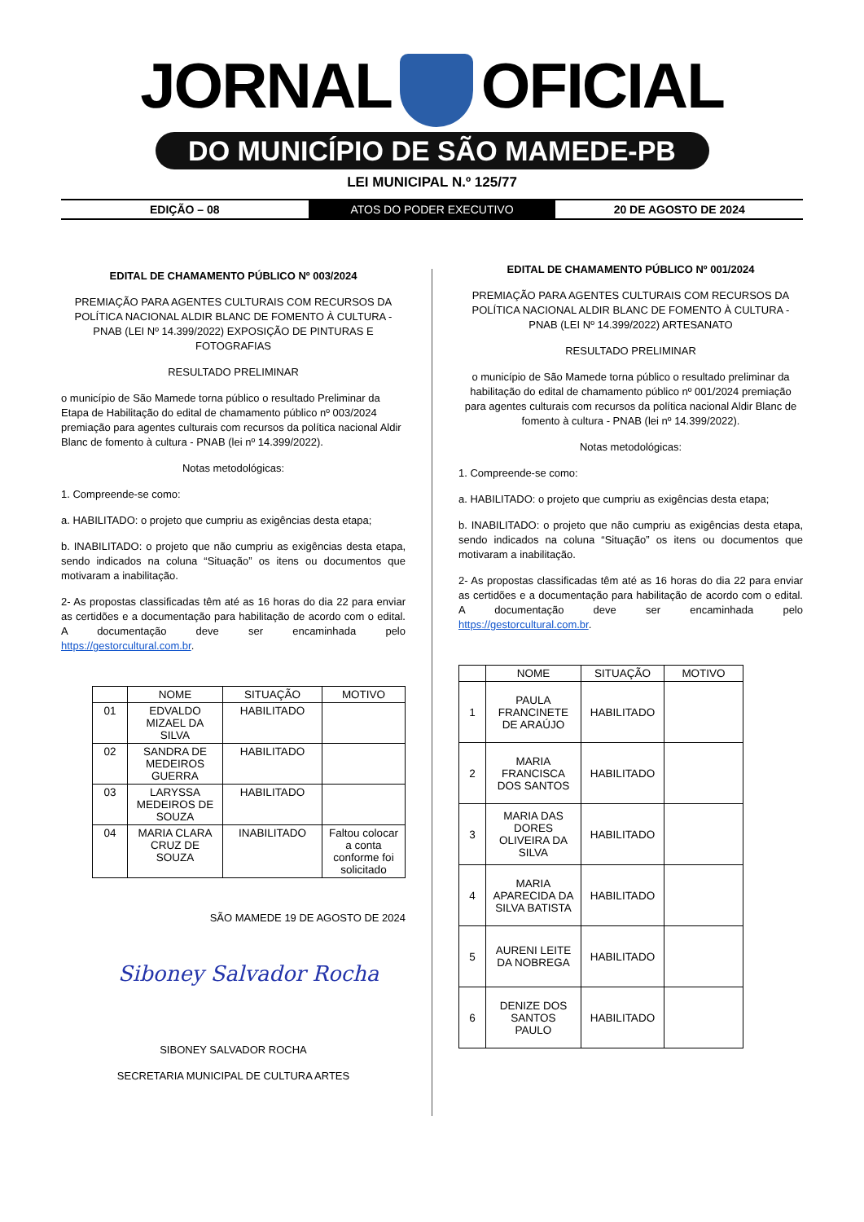JORNAL OFICIAL
DO MUNICÍPIO DE SÃO MAMEDE-PB
LEI MUNICIPAL N.º 125/77
EDIÇÃO – 08 ATOS DO PODER EXECUTIVO 20 DE AGOSTO DE 2024
EDITAL DE CHAMAMENTO PÚBLICO Nº 003/2024
PREMIAÇÃO PARA AGENTES CULTURAIS COM RECURSOS DA POLÍTICA NACIONAL ALDIR BLANC DE FOMENTO À CULTURA - PNAB (LEI Nº 14.399/2022) EXPOSIÇÃO DE PINTURAS E FOTOGRAFIAS
RESULTADO PRELIMINAR
o município de São Mamede torna público o resultado Preliminar da Etapa de Habilitação do edital de chamamento público nº 003/2024 premiação para agentes culturais com recursos da política nacional Aldir Blanc de fomento à cultura - PNAB (lei nº 14.399/2022).
Notas metodológicas:
1. Compreende-se como:
a. HABILITADO: o projeto que cumpriu as exigências desta etapa;
b. INABILITADO: o projeto que não cumpriu as exigências desta etapa, sendo indicados na coluna “Situação” os itens ou documentos que motivaram a inabilitação.
2- As propostas classificadas têm até as 16 horas do dia 22 para enviar as certidões e a documentação para habilitação de acordo com o edital. A documentação deve ser encaminhada pelo https://gestorcultural.com.br.
| | NOME | SITUAÇÃO | MOTIVO |
| --- | --- | --- | --- |
| 01 | EDVALDO MIZAEL DA SILVA | HABILITADO | |
| 02 | SANDRA DE MEDEIROS GUERRA | HABILITADO | |
| 03 | LARYSSA MEDEIROS DE SOUZA | HABILITADO | |
| 04 | MARIA CLARA CRUZ DE SOUZA | INABILITADO | Faltou colocar a conta conforme foi solicitado |
SÃO MAMEDE 19 DE AGOSTO DE 2024
Siboney Salvador Rocha
SIBONEY SALVADOR ROCHA
SECRETARIA MUNICIPAL DE CULTURA ARTES
EDITAL DE CHAMAMENTO PÚBLICO Nº 001/2024
PREMIAÇÃO PARA AGENTES CULTURAIS COM RECURSOS DA POLÍTICA NACIONAL ALDIR BLANC DE FOMENTO À CULTURA - PNAB (LEI Nº 14.399/2022) ARTESANATO
RESULTADO PRELIMINAR
o município de São Mamede torna público o resultado preliminar da habilitação do edital de chamamento público nº 001/2024 premiação para agentes culturais com recursos da política nacional Aldir Blanc de fomento à cultura - PNAB (lei nº 14.399/2022).
Notas metodológicas:
1. Compreende-se como:
a. HABILITADO: o projeto que cumpriu as exigências desta etapa;
b. INABILITADO: o projeto que não cumpriu as exigências desta etapa, sendo indicados na coluna “Situação” os itens ou documentos que motivaram a inabilitação.
2- As propostas classificadas têm até as 16 horas do dia 22 para enviar as certidões e a documentação para habilitação de acordo com o edital. A documentação deve ser encaminhada pelo https://gestorcultural.com.br.
| | NOME | SITUAÇÃO | MOTIVO |
| --- | --- | --- | --- |
| 1 | PAULA FRANCINETE DE ARAÚJO | HABILITADO | |
| 2 | MARIA FRANCISCA DOS SANTOS | HABILITADO | |
| 3 | MARIA DAS DORES OLIVEIRA DA SILVA | HABILITADO | |
| 4 | MARIA APARECIDA DA SILVA BATISTA | HABILITADO | |
| 5 | AURENI LEITE DA NOBREGA | HABILITADO | |
| 6 | DENIZE DOS SANTOS PAULO | HABILITADO | |